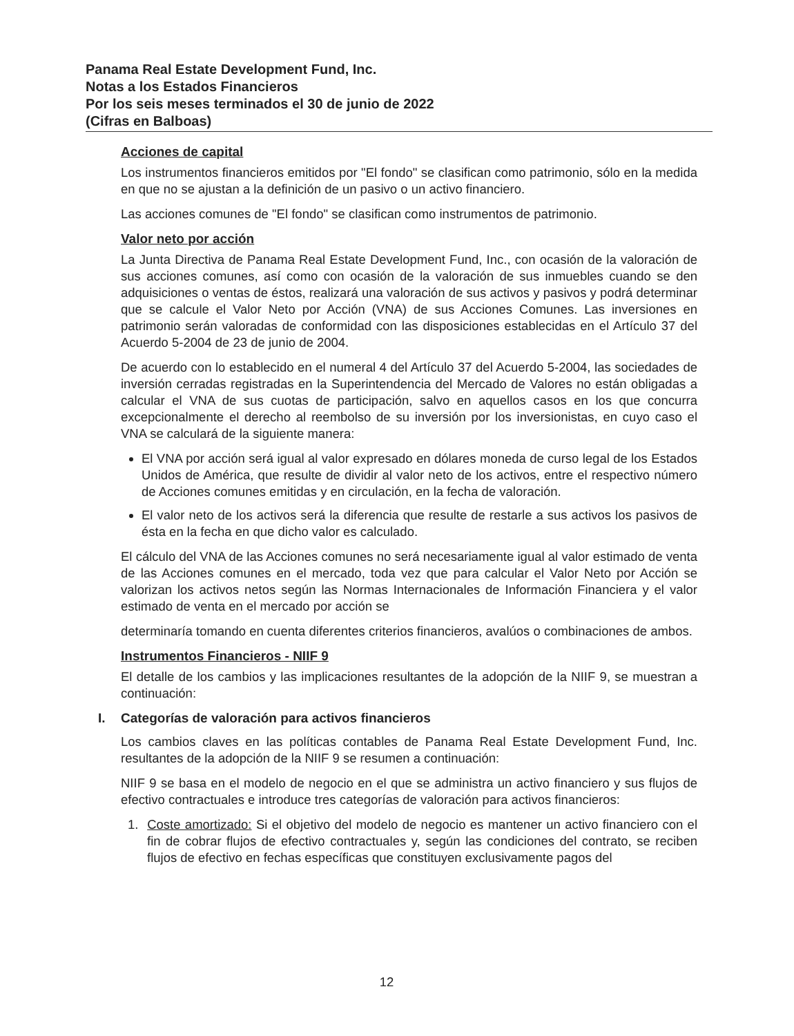Panama Real Estate Development Fund, Inc.
Notas a los Estados Financieros
Por los seis meses terminados el 30 de junio de 2022
(Cifras en Balboas)
Acciones de capital
Los instrumentos financieros emitidos por "El fondo" se clasifican como patrimonio, sólo en la medida en que no se ajustan a la definición de un pasivo o un activo financiero.
Las acciones comunes de "El fondo" se clasifican como instrumentos de patrimonio.
Valor neto por acción
La Junta Directiva de Panama Real Estate Development Fund, Inc., con ocasión de la valoración de sus acciones comunes, así como con ocasión de la valoración de sus inmuebles cuando se den adquisiciones o ventas de éstos, realizará una valoración de sus activos y pasivos y podrá determinar que se calcule el Valor Neto por Acción (VNA) de sus Acciones Comunes. Las inversiones en patrimonio serán valoradas de conformidad con las disposiciones establecidas en el Artículo 37 del Acuerdo 5-2004 de 23 de junio de 2004.
De acuerdo con lo establecido en el numeral 4 del Artículo 37 del Acuerdo 5-2004, las sociedades de inversión cerradas registradas en la Superintendencia del Mercado de Valores no están obligadas a calcular el VNA de sus cuotas de participación, salvo en aquellos casos en los que concurra excepcionalmente el derecho al reembolso de su inversión por los inversionistas, en cuyo caso el VNA se calculará de la siguiente manera:
El VNA por acción será igual al valor expresado en dólares moneda de curso legal de los Estados Unidos de América, que resulte de dividir al valor neto de los activos, entre el respectivo número de Acciones comunes emitidas y en circulación, en la fecha de valoración.
El valor neto de los activos será la diferencia que resulte de restarle a sus activos los pasivos de ésta en la fecha en que dicho valor es calculado.
El cálculo del VNA de las Acciones comunes no será necesariamente igual al valor estimado de venta de las Acciones comunes en el mercado, toda vez que para calcular el Valor Neto por Acción se valorizan los activos netos según las Normas Internacionales de Información Financiera y el valor estimado de venta en el mercado por acción se
determinaría tomando en cuenta diferentes criterios financieros, avalúos o combinaciones de ambos.
Instrumentos Financieros - NIIF 9
El detalle de los cambios y las implicaciones resultantes de la adopción de la NIIF 9, se muestran a continuación:
I. Categorías de valoración para activos financieros
Los cambios claves en las políticas contables de Panama Real Estate Development Fund, Inc. resultantes de la adopción de la NIIF 9 se resumen a continuación:
NIIF 9 se basa en el modelo de negocio en el que se administra un activo financiero y sus flujos de efectivo contractuales e introduce tres categorías de valoración para activos financieros:
1. Coste amortizado: Si el objetivo del modelo de negocio es mantener un activo financiero con el fin de cobrar flujos de efectivo contractuales y, según las condiciones del contrato, se reciben flujos de efectivo en fechas específicas que constituyen exclusivamente pagos del
12